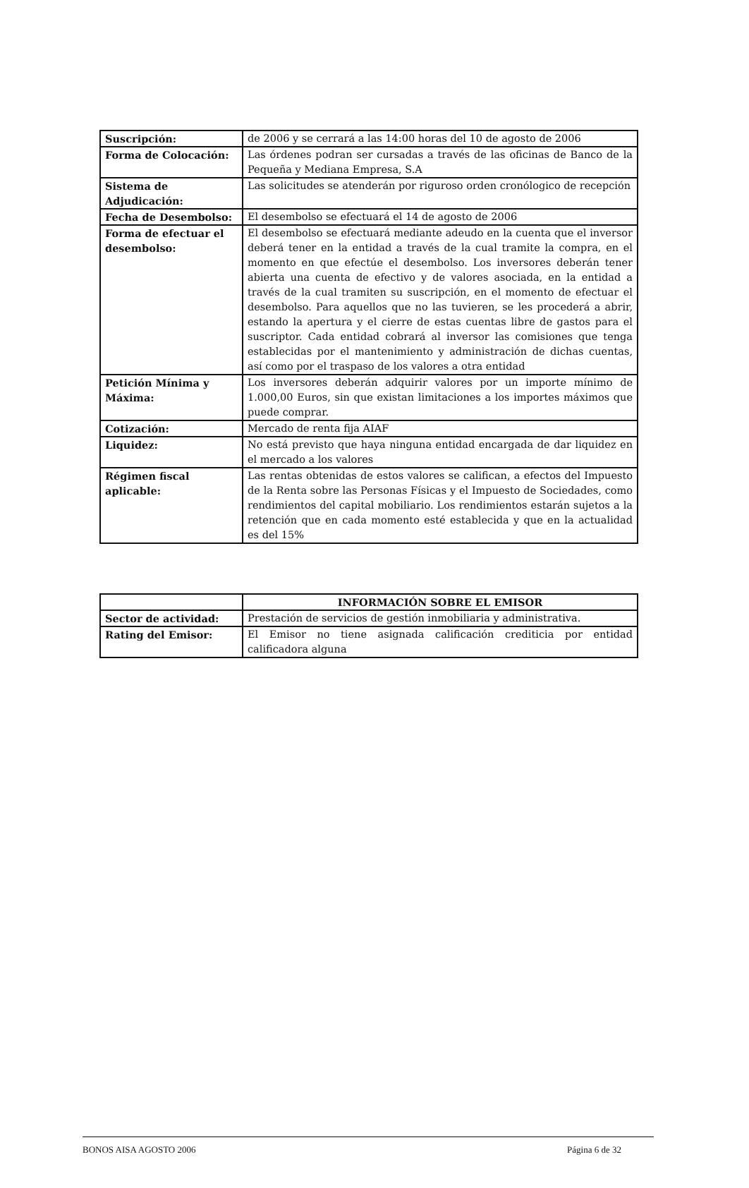| Suscripción: | de 2006 y se cerrará a las 14:00 horas del 10 de agosto de 2006 |
| Forma de Colocación: | Las órdenes podran ser cursadas a través de las oficinas de Banco de la Pequeña y Mediana Empresa, S.A |
| Sistema de Adjudicación: | Las solicitudes se atenderán por riguroso orden cronólogico de recepción |
| Fecha de Desembolso: | El desembolso se efectuará el 14 de agosto de 2006 |
| Forma de efectuar el desembolso: | El desembolso se efectuará mediante adeudo en la cuenta que el inversor deberá tener en la entidad a través de la cual tramite la compra, en el momento en que efectúe el desembolso. Los inversores deberán tener abierta una cuenta de efectivo y de valores asociada, en la entidad a través de la cual tramiten su suscripción, en el momento de efectuar el desembolso. Para aquellos que no las tuvieren, se les procederá a abrir, estando la apertura y el cierre de estas cuentas libre de gastos para el suscriptor. Cada entidad cobrará al inversor las comisiones que tenga establecidas por el mantenimiento y administración de dichas cuentas, así como por el traspaso de los valores a otra entidad |
| Petición Mínima y Máxima: | Los inversores deberán adquirir valores por un importe mínimo de 1.000,00 Euros, sin que existan limitaciones a los importes máximos que puede comprar. |
| Cotización: | Mercado de renta fija AIAF |
| Liquidez: | No está previsto que haya ninguna entidad encargada de dar liquidez en el mercado a los valores |
| Régimen fiscal aplicable: | Las rentas obtenidas de estos valores se califican, a efectos del Impuesto de la Renta sobre las Personas Físicas y el Impuesto de Sociedades, como rendimientos del capital mobiliario. Los rendimientos estarán sujetos a la retención que en cada momento esté establecida y que en la actualidad es del 15% |
| | INFORMACIÓN SOBRE EL EMISOR |
| --- | --- |
| Sector de actividad: | Prestación de servicios de gestión inmobiliaria y administrativa. |
| Rating del Emisor: | El Emisor no tiene asignada calificación crediticia por entidad calificadora alguna |
BONOS AISA AGOSTO 2006 Página 6 de 32